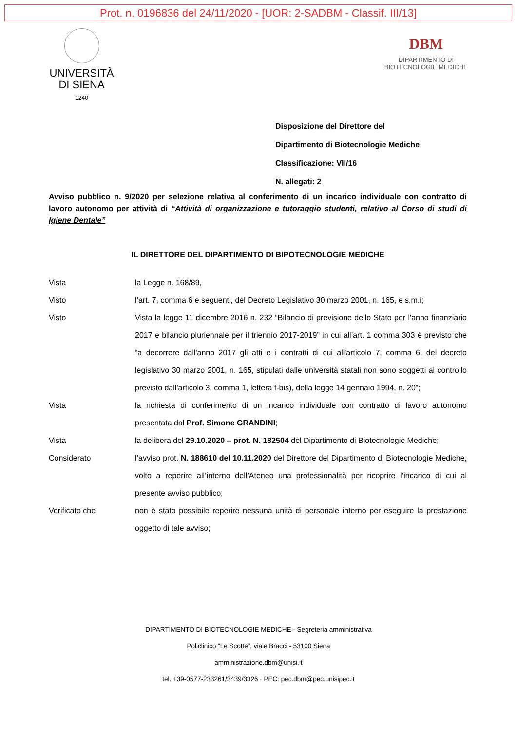Prot. n. 0196836 del 24/11/2020 - [UOR: 2-SADBM - Classif. III/13]
UNIVERSITÀ
DI SIENA
1240
DBM
DIPARTIMENTO DI
BIOTECNOLOGIE MEDICHE
Disposizione del Direttore del
Dipartimento di Biotecnologie Mediche
Classificazione: VII/16
N. allegati: 2
Avviso pubblico n. 9/2020 per selezione relativa al conferimento di un incarico individuale con contratto di lavoro autonomo per attività di “Attività di organizzazione e tutoraggio studenti, relativo al Corso di studi di Igiene Dentale”
IL DIRETTORE DEL DIPARTIMENTO DI BIPOTECNOLOGIE MEDICHE
Vista la Legge n. 168/89,
Visto l’art. 7, comma 6 e seguenti, del Decreto Legislativo 30 marzo 2001, n. 165, e s.m.i;
Visto Vista la legge 11 dicembre 2016 n. 232 “Bilancio di previsione dello Stato per l'anno finanziario 2017 e bilancio pluriennale per il triennio 2017-2019” in cui all’art. 1 comma 303 è previsto che “a decorrere dall'anno 2017 gli atti e i contratti di cui all'articolo 7, comma 6, del decreto legislativo 30 marzo 2001, n. 165, stipulati dalle università statali non sono soggetti al controllo previsto dall'articolo 3, comma 1, lettera f-bis), della legge 14 gennaio 1994, n. 20”;
Vista la richiesta di conferimento di un incarico individuale con contratto di lavoro autonomo presentata dal Prof. Simone GRANDINI;
Vista la delibera del 29.10.2020 – prot. N. 182504 del Dipartimento di Biotecnologie Mediche;
Considerato l’avviso prot. N. 188610 del 10.11.2020 del Direttore del Dipartimento di Biotecnologie Mediche, volto a reperire all’interno dell’Ateneo una professionalità per ricoprire l’incarico di cui al presente avviso pubblico;
Verificato che non è stato possibile reperire nessuna unità di personale interno per eseguire la prestazione oggetto di tale avviso;
DIPARTIMENTO DI BIOTECNOLOGIE MEDICHE - Segreteria amministrativa
Policlinico “Le Scotte”, viale Bracci - 53100 Siena
amministrazione.dbm@unisi.it
tel. +39-0577-233261/3439/3326 · PEC: pec.dbm@pec.unisipec.it